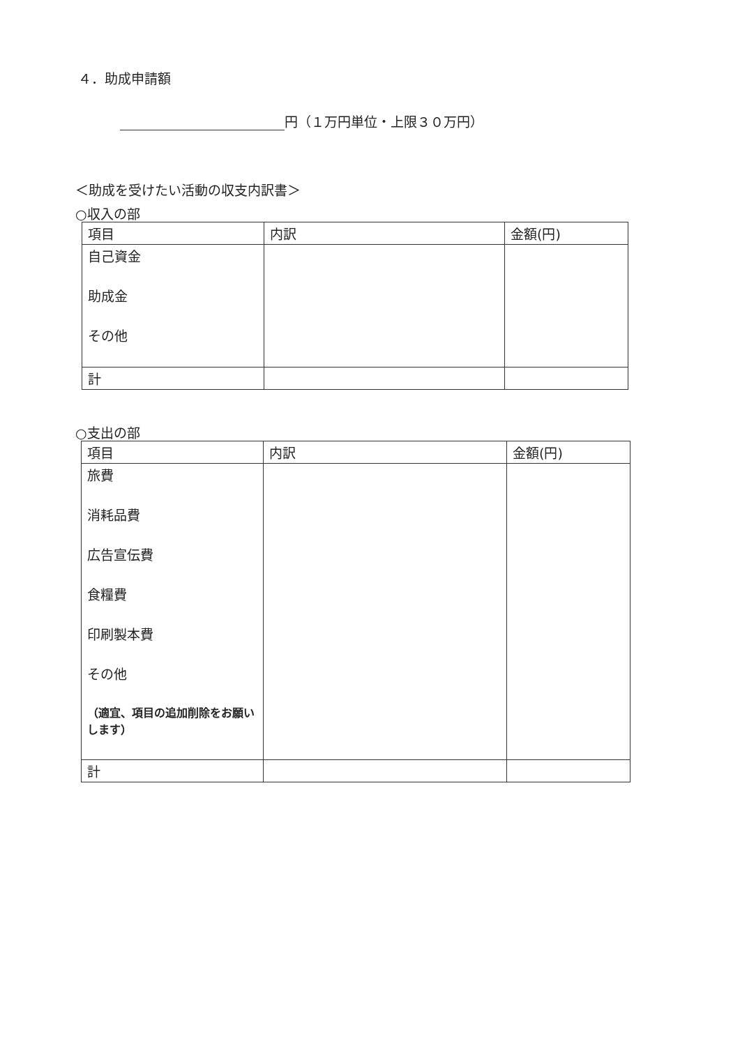４．助成申請額
円（１万円単位・上限３０万円）
＜助成を受けたい活動の収支内訳書＞
○収入の部
| 項目 | 内訳 | 金額(円) |
| 自己資金 助成金 その他 | | |
| 計 | | |
○支出の部
| 項目 | 内訳 | 金額(円) |
| 旅費 消耗品費 広告宣伝費 食糧費 印刷製本費 その他 （適宜、項目の追加削除をお願いします） | | |
| 計 | | |